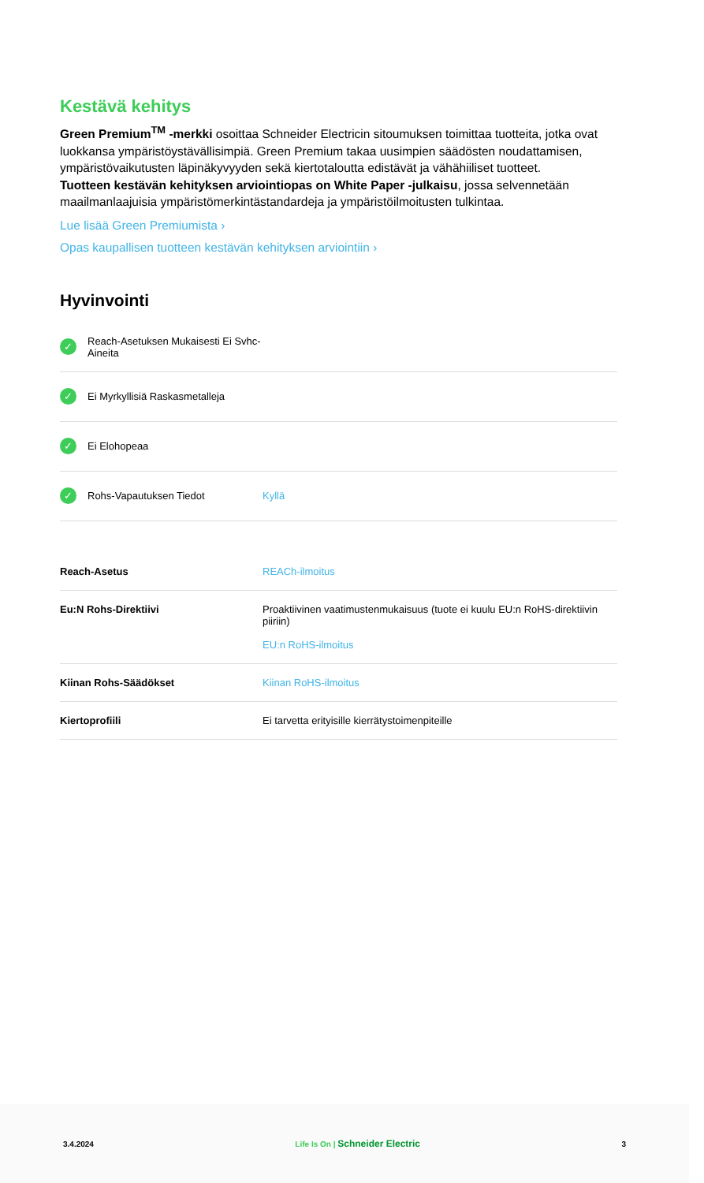Kestävä kehitys
Green Premium<sup>TM</sup> -merkki osoittaa Schneider Electricin sitoumuksen toimittaa tuotteita, jotka ovat luokkansa ympäristöystävällisimpiä. Green Premium takaa uusimpien säädösten noudattamisen, ympäristövaikutusten läpinäkyvyyden sekä kiertotaloutta edistävät ja vähähiiliset tuotteet.
Tuotteen kestävän kehityksen arviointiopas on White Paper -julkaisu, jossa selvennetään maailmanlaajuisia ympäristömerkintästandardeja ja ympäristöilmoitusten tulkintaa.
Lue lisää Green Premiumista ›
Opas kaupallisen tuotteen kestävän kehityksen arviointiin ›
Hyvinvointi
✓ Reach-Asetuksen Mukaisesti Ei Svhc-Aineita
✓ Ei Myrkyllisiä Raskasmetalleja
✓ Ei Elohopeaa
✓ Rohs-Vapautuksen Tiedot Kyllä
| Reach-Asetus | REACh-ilmoitus |
| Eu:N Rohs-Direktiivi | Proaktiivinen vaatimustenmukaisuus (tuote ei kuulu EU:n RoHS-direktiivin piiriin) EU:n RoHS-ilmoitus |
| Kiinan Rohs-Säädökset | Kiinan RoHS-ilmoitus |
| Kiertoprofiili | Ei tarvetta erityisille kierrätystoimenpiteille |
3.4.2024 Life Is On | Schneider Electric 3